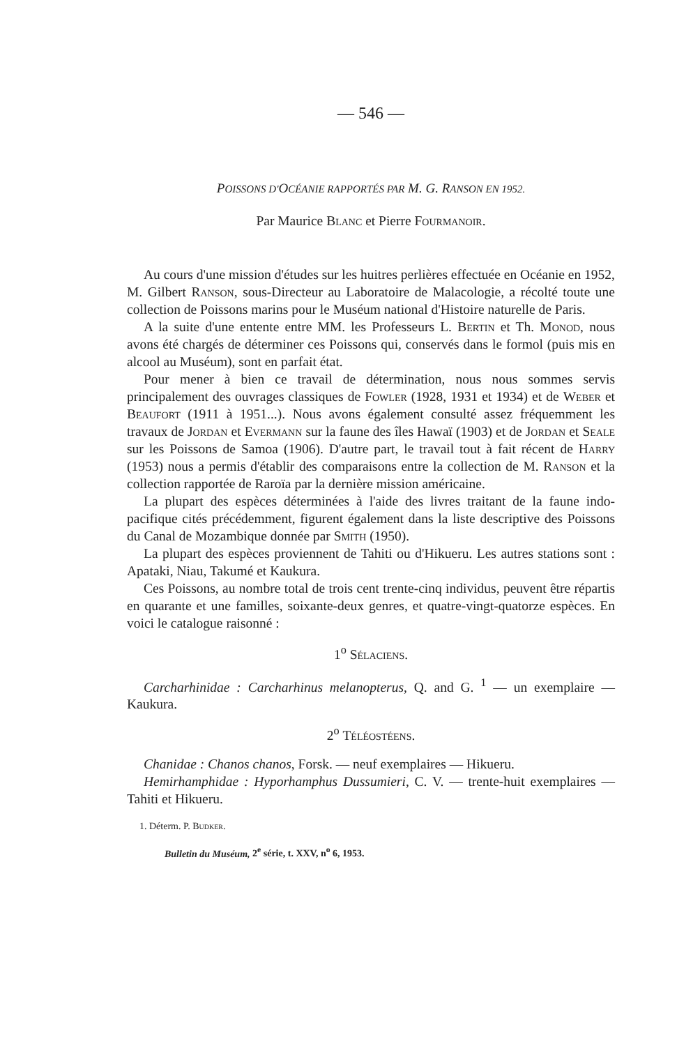— 546 —
POISSONS D'OCÉANIE RAPPORTÉS PAR M. G. RANSON EN 1952.
Par Maurice Blanc et Pierre Fourmanoir.
Au cours d'une mission d'études sur les huitres perlières effectuée en Océanie en 1952, M. Gilbert Ranson, sous-Directeur au Laboratoire de Malacologie, a récolté toute une collection de Poissons marins pour le Muséum national d'Histoire naturelle de Paris.
A la suite d'une entente entre MM. les Professeurs L. Bertin et Th. Monod, nous avons été chargés de déterminer ces Poissons qui, conservés dans le formol (puis mis en alcool au Muséum), sont en parfait état.
Pour mener à bien ce travail de détermination, nous nous sommes servis principalement des ouvrages classiques de Fowler (1928, 1931 et 1934) et de Weber et Beaufort (1911 à 1951...). Nous avons également consulté assez fréquemment les travaux de Jordan et Evermann sur la faune des îles Hawaï (1903) et de Jordan et Seale sur les Poissons de Samoa (1906). D'autre part, le travail tout à fait récent de Harry (1953) nous a permis d'établir des comparaisons entre la collection de M. Ranson et la collection rapportée de Raroïa par la dernière mission américaine.
La plupart des espèces déterminées à l'aide des livres traitant de la faune indo-pacifique cités précédemment, figurent également dans la liste descriptive des Poissons du Canal de Mozambique donnée par Smith (1950).
La plupart des espèces proviennent de Tahiti ou d'Hikueru. Les autres stations sont : Apataki, Niau, Takumé et Kaukura.
Ces Poissons, au nombre total de trois cent trente-cinq individus, peuvent être répartis en quarante et une familles, soixante-deux genres, et quatre-vingt-quatorze espèces. En voici le catalogue raisonné :
1<sup>o</sup> Sélaciens.
Carcharhinidae : Carcharhinus melanopterus, Q. and G. <sup>1</sup> — un exemplaire — Kaukura.
2<sup>o</sup> Téléostéens.
Chanidae : Chanos chanos, Forsk. — neuf exemplaires — Hikueru.
Hemirhamphidae : Hyporhamphus Dussumieri, C. V. — trente-huit exemplaires — Tahiti et Hikueru.
1. Déterm. P. Budker.
Bulletin du Muséum, 2<sup>e</sup> série, t. XXV, n<sup>o</sup> 6, 1953.